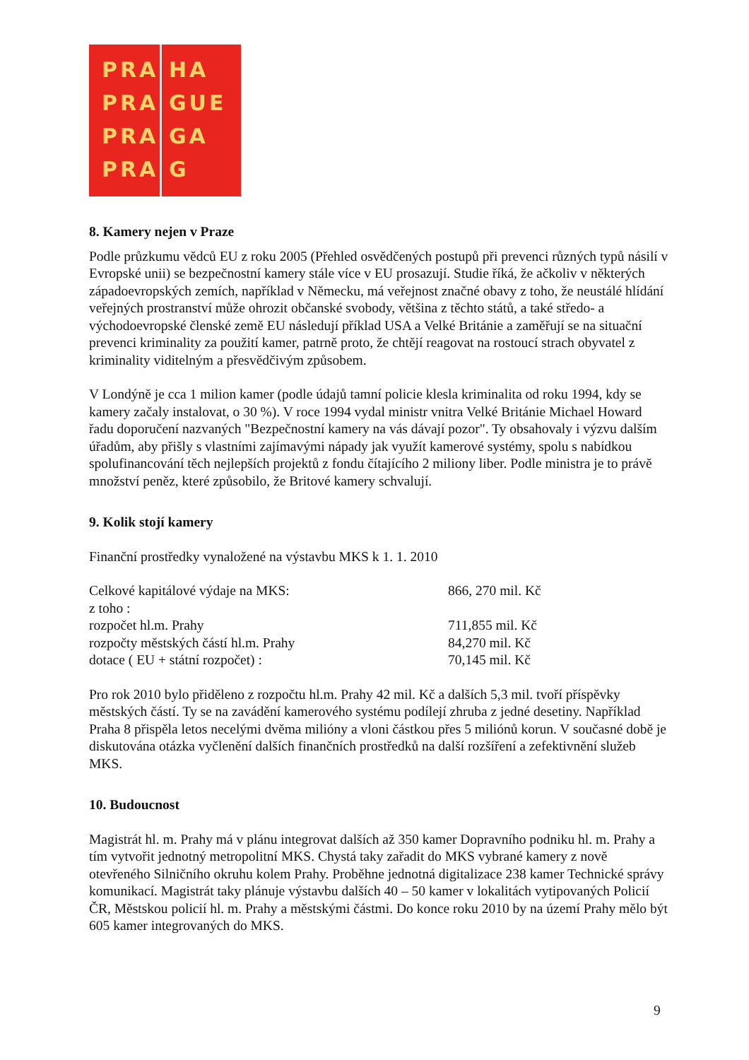PRA
PRA
PRA
PRA
HA
GUE
GA
G
8. Kamery nejen v Praze
Podle průzkumu vědců EU z roku 2005 (Přehled osvědčených postupů při prevenci různých typů násilí v Evropské unii) se bezpečnostní kamery stále více v EU prosazují. Studie říká, že ačkoliv v některých západoevropských zemích, například v Německu, má veřejnost značné obavy z toho, že neustálé hlídání veřejných prostranství může ohrozit občanské svobody, většina z těchto států, a také středo- a východoevropské členské země EU následují příklad USA a Velké Británie a zaměřují se na situační prevenci kriminality za použití kamer, patrně proto, že chtějí reagovat na rostoucí strach obyvatel z kriminality viditelným a přesvědčivým způsobem.
V Londýně je cca 1 milion kamer (podle údajů tamní policie klesla kriminalita od roku 1994, kdy se kamery začaly instalovat, o 30 %). V roce 1994 vydal ministr vnitra Velké Británie Michael Howard řadu doporučení nazvaných "Bezpečnostní kamery na vás dávají pozor". Ty obsahovaly i výzvu dalším úřadům, aby přišly s vlastními zajímavými nápady jak využít kamerové systémy, spolu s nabídkou spolufinancování těch nejlepších projektů z fondu čítajícího 2 miliony liber. Podle ministra je to právě množství peněz, které způsobilo, že Britové kamery schvalují.
9. Kolik stojí kamery
Finanční prostředky vynaložené na výstavbu MKS k 1. 1. 2010
| Celkové kapitálové výdaje na MKS: | 866, 270 mil. Kč |
| z toho : | |
| rozpočet hl.m. Prahy | 711,855 mil. Kč |
| rozpočty městských částí hl.m. Prahy | 84,270 mil. Kč |
| dotace ( EU + státní rozpočet) : | 70,145 mil. Kč |
Pro rok 2010 bylo přiděleno z rozpočtu hl.m. Prahy 42 mil. Kč a dalších 5,3 mil. tvoří příspěvky městských částí. Ty se na zavádění kamerového systému podílejí zhruba z jedné desetiny. Například Praha 8 přispěla letos necelými dvěma milióny a vloni částkou přes 5 miliónů korun. V současné době je diskutována otázka vyčlenění dalších finančních prostředků na další rozšíření a zefektivnění služeb MKS.
10. Budoucnost
Magistrát hl. m. Prahy má v plánu integrovat dalších až 350 kamer Dopravního podniku hl. m. Prahy a tím vytvořit jednotný metropolitní MKS. Chystá taky zařadit do MKS vybrané kamery z nově otevřeného Silničního okruhu kolem Prahy. Proběhne jednotná digitalizace 238 kamer Technické správy komunikací. Magistrát taky plánuje výstavbu dalších 40 – 50 kamer v lokalitách vytipovaných Policií ČR, Městskou policií hl. m. Prahy a městskými částmi. Do konce roku 2010 by na území Prahy mělo být 605 kamer integrovaných do MKS.
9